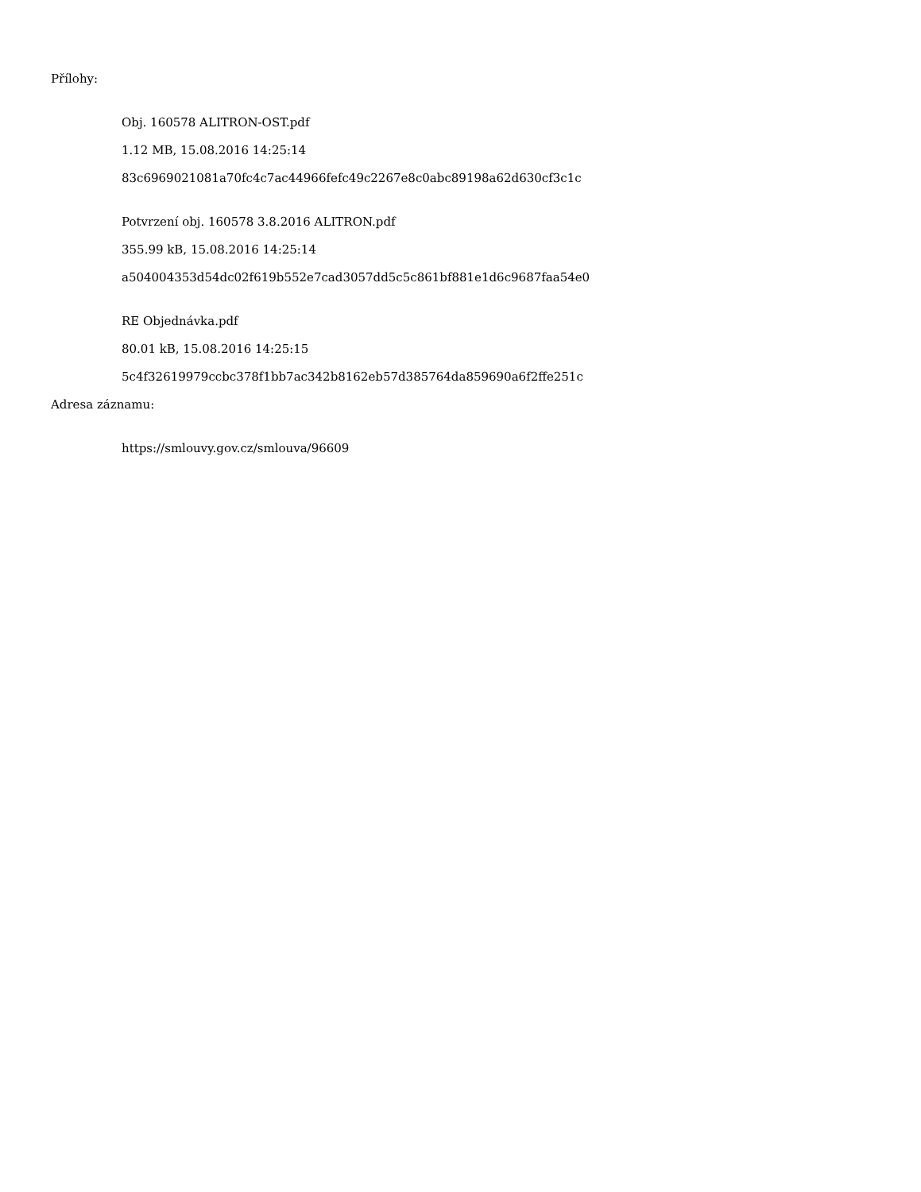Přílohy:
Obj. 160578 ALITRON-OST.pdf
1.12 MB, 15.08.2016 14:25:14
83c6969021081a70fc4c7ac44966fefc49c2267e8c0abc89198a62d630cf3c1c
Potvrzení obj. 160578 3.8.2016 ALITRON.pdf
355.99 kB, 15.08.2016 14:25:14
a504004353d54dc02f619b552e7cad3057dd5c5c861bf881e1d6c9687faa54e0
RE Objednávka.pdf
80.01 kB, 15.08.2016 14:25:15
5c4f32619979ccbc378f1bb7ac342b8162eb57d385764da859690a6f2ffe251c
Adresa záznamu:
https://smlouvy.gov.cz/smlouva/96609